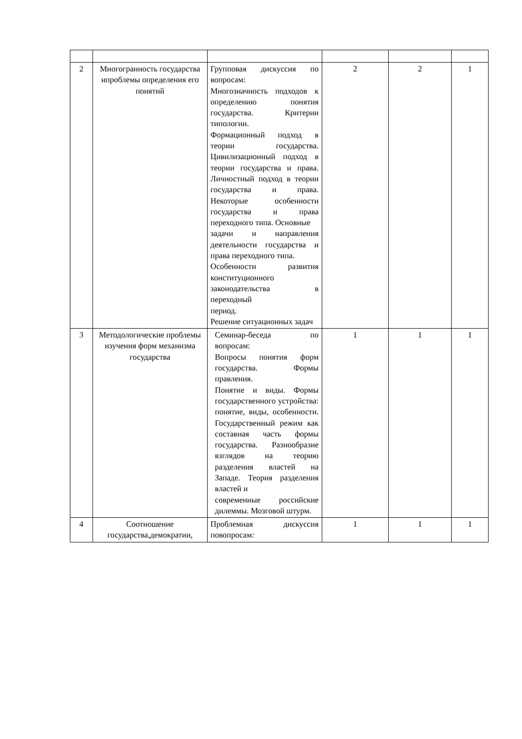| 2 | Многогранность государства ипроблемы определения его понятий | Групповая дискуссия по вопросам: Многозначность подходов к определению понятия государства. Критерии типологии. Формационный подход в теории государства. Цивилизационный подход в теории государства и права. Личностный подход в теории государства и права. Некоторые особенности государства и права переходного типа. Основные задачи и направления деятельности государства и права переходного типа. Особенности развития конституционного законодательства в переходный период. Решение ситуационных задач | 2 | 2 | 1 |
| 3 | Методологические проблемы изучения форм механизма государства | Семинар-беседа по вопросам: Вопросы понятия форм государства. Формы правления. Понятие и виды. Формы государственного устройства: понятие, виды, особенности. Государственный режим как составная часть формы государства. Разнообразие взглядов на теорию разделения властей на Западе. Теория разделения властей и современные российские дилеммы. Мозговой штурм. | 1 | 1 | 1 |
| 4 | Соотношение государства,демократии, | Проблемная дискуссия повопросам : | 1 | 1 | 1 |